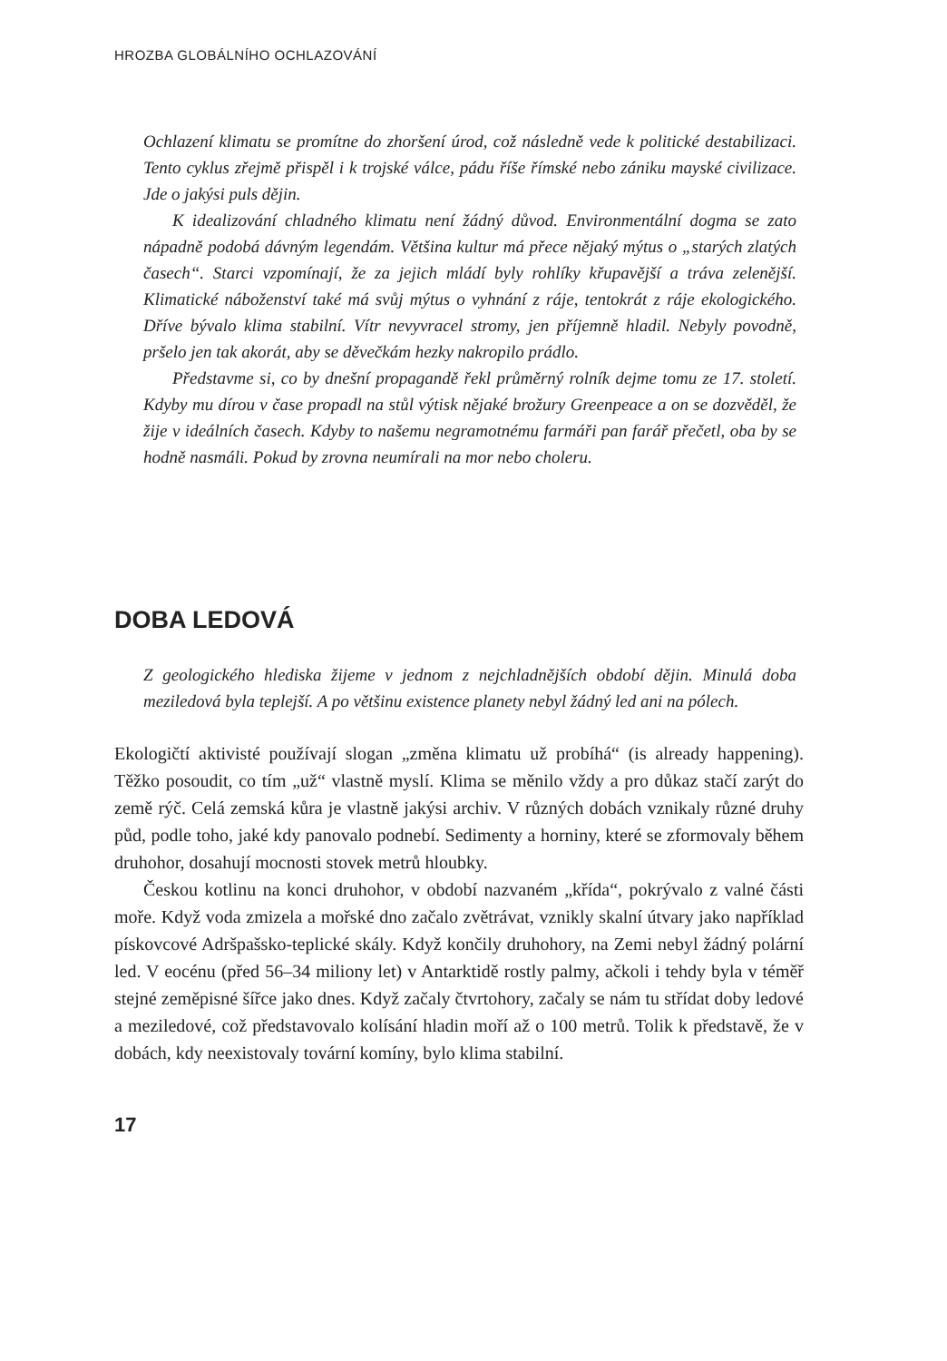HROZBA GLOBÁLNÍHO OCHLAZOVÁNÍ
Ochlazení klimatu se promítne do zhoršení úrod, což následně vede k politické destabilizaci. Tento cyklus zřejmě přispěl i k trojské válce, pádu říše římské nebo zániku mayské civilizace. Jde o jakýsi puls dějin.
K idealizování chladného klimatu není žádný důvod. Environmentální dogma se zato nápadně podobá dávným legendám. Většina kultur má přece nějaký mýtus o „starých zlatých časech“. Starci vzpomínají, že za jejich mládí byly rohlíky křupavější a tráva zelenější. Klimatické náboženství také má svůj mýtus o vyhnání z ráje, tentokrát z ráje ekologického. Dříve bývalo klima stabilní. Vítr nevyvracel stromy, jen příjemně hladil. Nebyly povodně, pršelo jen tak akorát, aby se děvečkám hezky nakropilo prádlo.
Představme si, co by dnešní propagandě řekl průměrný rolník dejme tomu ze 17. století. Kdyby mu dírou v čase propadl na stůl výtisk nějaké brožury Greenpeace a on se dozvěděl, že žije v ideálních časech. Kdyby to našemu negramotnému farmáři pan farář přečetl, oba by se hodně nasmáli. Pokud by zrovna neumírali na mor nebo choleru.
DOBA LEDOVÁ
Z geologického hlediska žijeme v jednom z nejchladnějších období dějin. Minulá doba meziledová byla teplejší. A po většinu existence planety nebyl žádný led ani na pólech.
Ekologičtí aktivisté používají slogan „změna klimatu už probíhá“ (is already happening). Těžko posoudit, co tím „už“ vlastně myslí. Klima se měnilo vždy a pro důkaz stačí zarýt do země rýč. Celá zemská kůra je vlastně jakýsi archiv. V různých dobách vznikaly různé druhy půd, podle toho, jaké kdy panovalo podnebí. Sedimenty a horniny, které se zformovaly během druhohor, dosahují mocnosti stovek metrů hloubky.
Českou kotlinu na konci druhohor, v období nazvaném „křída“, pokrývalo z valné části moře. Když voda zmizela a mořské dno začalo zvětrávat, vznikly skalní útvary jako například pískovcové Adršpašsko-teplické skály. Když končily druhohory, na Zemi nebyl žádný polární led. V eocénu (před 56–34 miliony let) v Antarktidě rostly palmy, ačkoli i tehdy byla v téměř stejné zeměpisné šířce jako dnes. Když začaly čtvrtohory, začaly se nám tu střídat doby ledové a meziledové, což představovalo kolísání hladin moří až o 100 metrů. Tolik k představě, že v dobách, kdy neexistovaly tovární komíny, bylo klima stabilní.
17